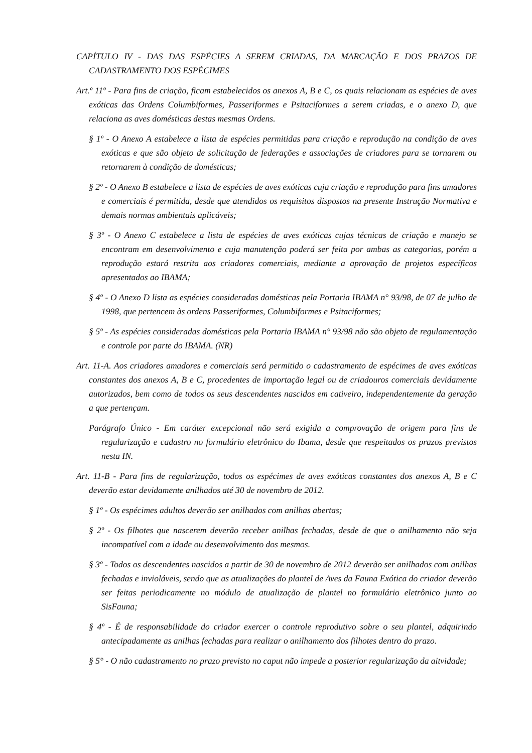CAPÍTULO IV - DAS DAS ESPÉCIES A SEREM CRIADAS, DA MARCAÇÃO E DOS PRAZOS DE CADASTRAMENTO DOS ESPÉCIMES
Art.º 11º - Para fins de criação, ficam estabelecidos os anexos A, B e C, os quais relacionam as espécies de aves exóticas das Ordens Columbiformes, Passeriformes e Psitaciformes a serem criadas, e o anexo D, que relaciona as aves domésticas destas mesmas Ordens.
§ 1º - O Anexo A estabelece a lista de espécies permitidas para criação e reprodução na condição de aves exóticas e que são objeto de solicitação de federações e associações de criadores para se tornarem ou retornarem à condição de domésticas;
§ 2º - O Anexo B estabelece a lista de espécies de aves exóticas cuja criação e reprodução para fins amadores e comerciais é permitida, desde que atendidos os requisitos dispostos na presente Instrução Normativa e demais normas ambientais aplicáveis;
§ 3º - O Anexo C estabelece a lista de espécies de aves exóticas cujas técnicas de criação e manejo se encontram em desenvolvimento e cuja manutenção poderá ser feita por ambas as categorias, porém a reprodução estará restrita aos criadores comerciais, mediante a aprovação de projetos específicos apresentados ao IBAMA;
§ 4º - O Anexo D lista as espécies consideradas domésticas pela Portaria IBAMA n° 93/98, de 07 de julho de 1998, que pertencem às ordens Passeriformes, Columbiformes e Psitaciformes;
§ 5º - As espécies consideradas domésticas pela Portaria IBAMA n° 93/98 não são objeto de regulamentação e controle por parte do IBAMA. (NR)
Art. 11-A. Aos criadores amadores e comerciais será permitido o cadastramento de espécimes de aves exóticas constantes dos anexos A, B e C, procedentes de importação legal ou de criadouros comerciais devidamente autorizados, bem como de todos os seus descendentes nascidos em cativeiro, independentemente da geração a que pertençam.
Parágrafo Único - Em caráter excepcional não será exigida a comprovação de origem para fins de regularização e cadastro no formulário eletrônico do Ibama, desde que respeitados os prazos previstos nesta IN.
Art. 11-B - Para fins de regularização, todos os espécimes de aves exóticas constantes dos anexos A, B e C deverão estar devidamente anilhados até 30 de novembro de 2012.
§ 1º - Os espécimes adultos deverão ser anilhados com anilhas abertas;
§ 2º - Os filhotes que nascerem deverão receber anilhas fechadas, desde de que o anilhamento não seja incompatível com a idade ou desenvolvimento dos mesmos.
§ 3º - Todos os descendentes nascidos a partir de 30 de novembro de 2012 deverão ser anilhados com anilhas fechadas e invioláveis, sendo que as atualizações do plantel de Aves da Fauna Exótica do criador deverão ser feitas periodicamente no módulo de atualização de plantel no formulário eletrônico junto ao SisFauna;
§ 4º - É de responsabilidade do criador exercer o controle reprodutivo sobre o seu plantel, adquirindo antecipadamente as anilhas fechadas para realizar o anilhamento dos filhotes dentro do prazo.
§ 5° - O não cadastramento no prazo previsto no caput não impede a posterior regularização da aitvidade;